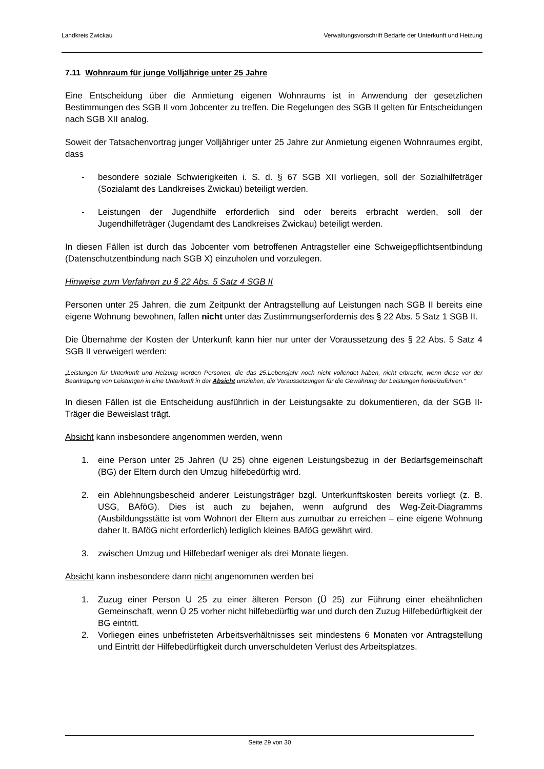Landkreis Zwickau Verwaltungsvorschrift Bedarfe der Unterkunft und Heizung
7.11 Wohnraum für junge Volljährige unter 25 Jahre
Eine Entscheidung über die Anmietung eigenen Wohnraums ist in Anwendung der gesetzlichen Bestimmungen des SGB II vom Jobcenter zu treffen. Die Regelungen des SGB II gelten für Entscheidungen nach SGB XII analog.
Soweit der Tatsachenvortrag junger Volljähriger unter 25 Jahre zur Anmietung eigenen Wohnraumes ergibt, dass
- besondere soziale Schwierigkeiten i. S. d. § 67 SGB XII vorliegen, soll der Sozialhilfeträger (Sozialamt des Landkreises Zwickau) beteiligt werden.
- Leistungen der Jugendhilfe erforderlich sind oder bereits erbracht werden, soll der Jugendhilfeträger (Jugendamt des Landkreises Zwickau) beteiligt werden.
In diesen Fällen ist durch das Jobcenter vom betroffenen Antragsteller eine Schweigepflichtsentbindung (Datenschutzentbindung nach SGB X) einzuholen und vorzulegen.
Hinweise zum Verfahren zu § 22 Abs. 5 Satz 4 SGB II
Personen unter 25 Jahren, die zum Zeitpunkt der Antragstellung auf Leistungen nach SGB II bereits eine eigene Wohnung bewohnen, fallen nicht unter das Zustimmungserfordernis des § 22 Abs. 5 Satz 1 SGB II.
Die Übernahme der Kosten der Unterkunft kann hier nur unter der Voraussetzung des § 22 Abs. 5 Satz 4 SGB II verweigert werden:
„Leistungen für Unterkunft und Heizung werden Personen, die das 25.Lebensjahr noch nicht vollendet haben, nicht erbracht, wenn diese vor der Beantragung von Leistungen in eine Unterkunft in der Absicht umziehen, die Voraussetzungen für die Gewährung der Leistungen herbeizuführen.“
In diesen Fällen ist die Entscheidung ausführlich in der Leistungsakte zu dokumentieren, da der SGB II-Träger die Beweislast trägt.
Absicht kann insbesondere angenommen werden, wenn
1. eine Person unter 25 Jahren (U 25) ohne eigenen Leistungsbezug in der Bedarfsgemeinschaft (BG) der Eltern durch den Umzug hilfebedürftig wird.
2. ein Ablehnungsbescheid anderer Leistungsträger bzgl. Unterkunftskosten bereits vorliegt (z. B. USG, BAföG). Dies ist auch zu bejahen, wenn aufgrund des Weg-Zeit-Diagramms (Ausbildungsstätte ist vom Wohnort der Eltern aus zumutbar zu erreichen – eine eigene Wohnung daher lt. BAföG nicht erforderlich) lediglich kleines BAföG gewährt wird.
3. zwischen Umzug und Hilfebedarf weniger als drei Monate liegen.
Absicht kann insbesondere dann nicht angenommen werden bei
1. Zuzug einer Person U 25 zu einer älteren Person (Ü 25) zur Führung einer eheähnlichen Gemeinschaft, wenn Ü 25 vorher nicht hilfebedürftig war und durch den Zuzug Hilfebedürftigkeit der BG eintritt.
2. Vorliegen eines unbefristeten Arbeitsverhältnisses seit mindestens 6 Monaten vor Antragstellung und Eintritt der Hilfebedürftigkeit durch unverschuldeten Verlust des Arbeitsplatzes.
Seite 29 von 30